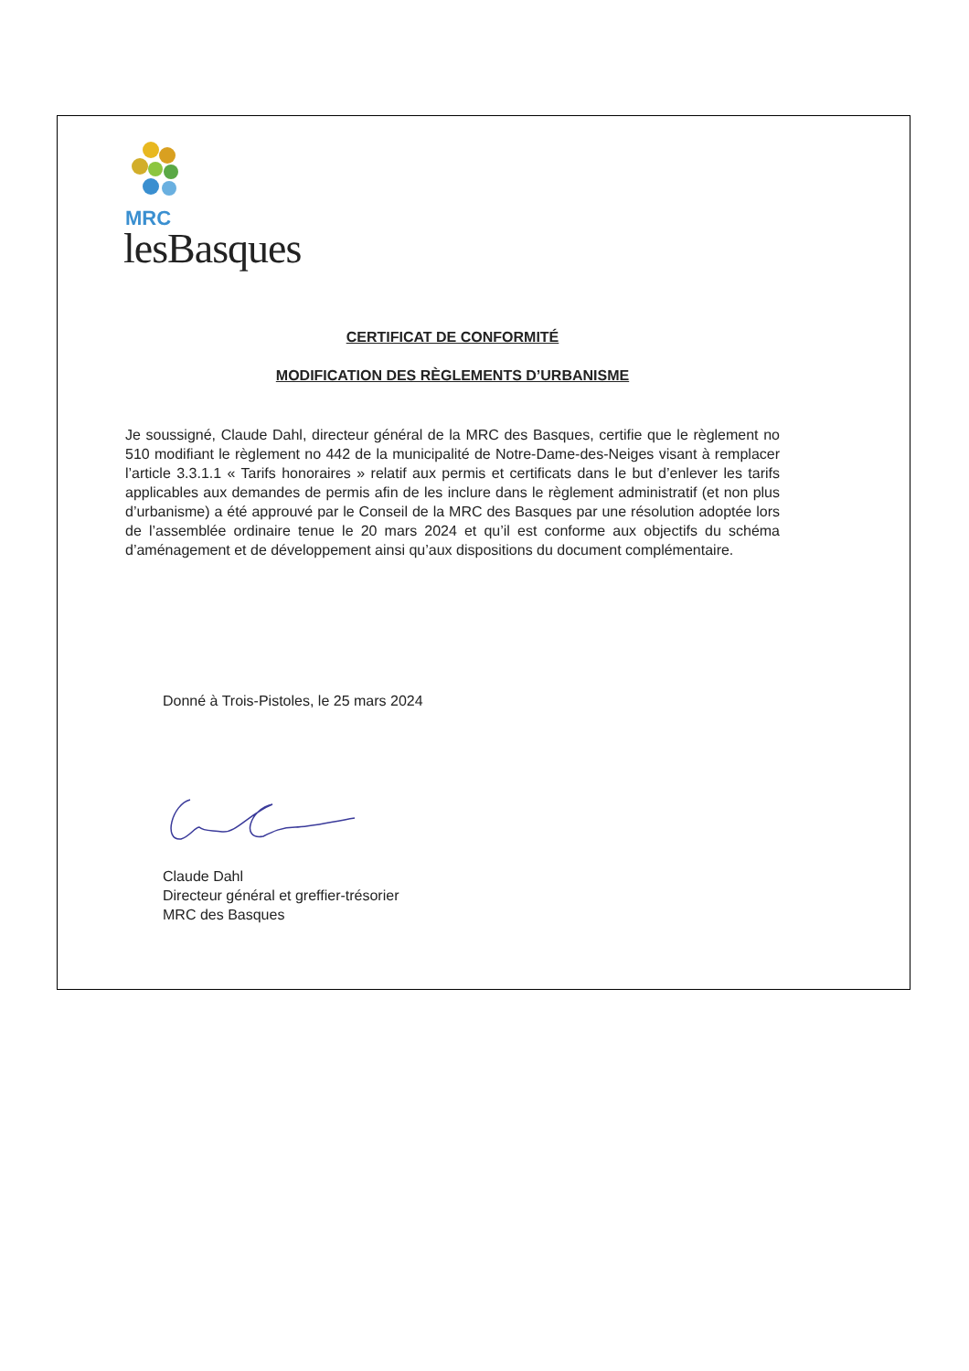MRC
lesBasques
CERTIFICAT DE CONFORMITÉ
MODIFICATION DES RÈGLEMENTS D’URBANISME
Je soussigné, Claude Dahl, directeur général de la MRC des Basques, certifie que le règlement no 510 modifiant le règlement no 442 de la municipalité de Notre-Dame-des-Neiges visant à remplacer l’article 3.3.1.1 « Tarifs honoraires » relatif aux permis et certificats dans le but d’enlever les tarifs applicables aux demandes de permis afin de les inclure dans le règlement administratif (et non plus d’urbanisme) a été approuvé par le Conseil de la MRC des Basques par une résolution adoptée lors de l’assemblée ordinaire tenue le 20 mars 2024 et qu’il est conforme aux objectifs du schéma d’aménagement et de développement ainsi qu’aux dispositions du document complémentaire.
Donné à Trois-Pistoles, le 25 mars 2024
Claude Dahl
Directeur général et greffier-trésorier
MRC des Basques